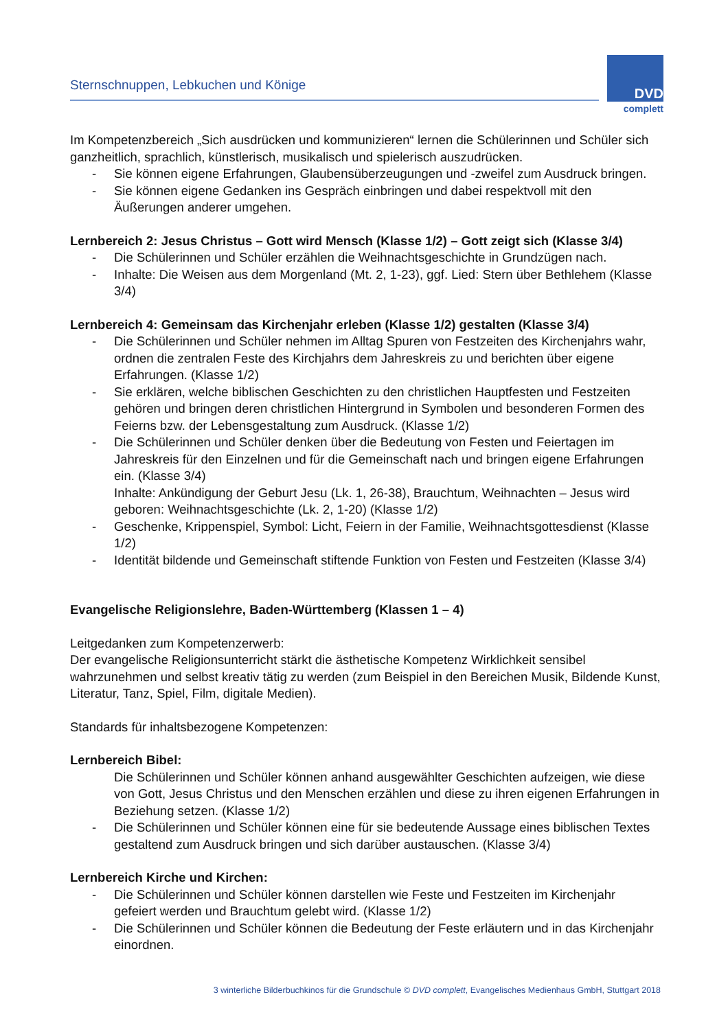Sternschnuppen, Lebkuchen und Könige
DVD
complett
Im Kompetenzbereich „Sich ausdrücken und kommunizieren“ lernen die Schülerinnen und Schüler sich ganzheitlich, sprachlich, künstlerisch, musikalisch und spielerisch auszudrücken.
- Sie können eigene Erfahrungen, Glaubensüberzeugungen und -zweifel zum Ausdruck bringen.
- Sie können eigene Gedanken ins Gespräch einbringen und dabei respektvoll mit den Äußerungen anderer umgehen.
Lernbereich 2: Jesus Christus – Gott wird Mensch (Klasse 1/2) – Gott zeigt sich (Klasse 3/4)
- Die Schülerinnen und Schüler erzählen die Weihnachtsgeschichte in Grundzügen nach.
- Inhalte: Die Weisen aus dem Morgenland (Mt. 2, 1-23), ggf. Lied: Stern über Bethlehem (Klasse 3/4)
Lernbereich 4: Gemeinsam das Kirchenjahr erleben (Klasse 1/2) gestalten (Klasse 3/4)
- Die Schülerinnen und Schüler nehmen im Alltag Spuren von Festzeiten des Kirchenjahrs wahr, ordnen die zentralen Feste des Kirchjahrs dem Jahreskreis zu und berichten über eigene Erfahrungen. (Klasse 1/2)
- Sie erklären, welche biblischen Geschichten zu den christlichen Hauptfesten und Festzeiten gehören und bringen deren christlichen Hintergrund in Symbolen und besonderen Formen des Feierns bzw. der Lebensgestaltung zum Ausdruck. (Klasse 1/2)
- Die Schülerinnen und Schüler denken über die Bedeutung von Festen und Feiertagen im Jahreskreis für den Einzelnen und für die Gemeinschaft nach und bringen eigene Erfahrungen ein. (Klasse 3/4)
Inhalte: Ankündigung der Geburt Jesu (Lk. 1, 26-38), Brauchtum, Weihnachten – Jesus wird geboren: Weihnachtsgeschichte (Lk. 2, 1-20) (Klasse 1/2)
- Geschenke, Krippenspiel, Symbol: Licht, Feiern in der Familie, Weihnachtsgottesdienst (Klasse 1/2)
- Identität bildende und Gemeinschaft stiftende Funktion von Festen und Festzeiten (Klasse 3/4)
Evangelische Religionslehre, Baden-Württemberg (Klassen 1 – 4)
Leitgedanken zum Kompetenzerwerb:
Der evangelische Religionsunterricht stärkt die ästhetische Kompetenz Wirklichkeit sensibel wahrzunehmen und selbst kreativ tätig zu werden (zum Beispiel in den Bereichen Musik, Bildende Kunst, Literatur, Tanz, Spiel, Film, digitale Medien).
Standards für inhaltsbezogene Kompetenzen:
Lernbereich Bibel:
Die Schülerinnen und Schüler können anhand ausgewählter Geschichten aufzeigen, wie diese von Gott, Jesus Christus und den Menschen erzählen und diese zu ihren eigenen Erfahrungen in Beziehung setzen. (Klasse 1/2)
- Die Schülerinnen und Schüler können eine für sie bedeutende Aussage eines biblischen Textes gestaltend zum Ausdruck bringen und sich darüber austauschen. (Klasse 3/4)
Lernbereich Kirche und Kirchen:
- Die Schülerinnen und Schüler können darstellen wie Feste und Festzeiten im Kirchenjahr gefeiert werden und Brauchtum gelebt wird. (Klasse 1/2)
- Die Schülerinnen und Schüler können die Bedeutung der Feste erläutern und in das Kirchenjahr einordnen.
3 winterliche Bilderbuchkinos für die Grundschule © DVD complett, Evangelisches Medienhaus GmbH, Stuttgart 2018